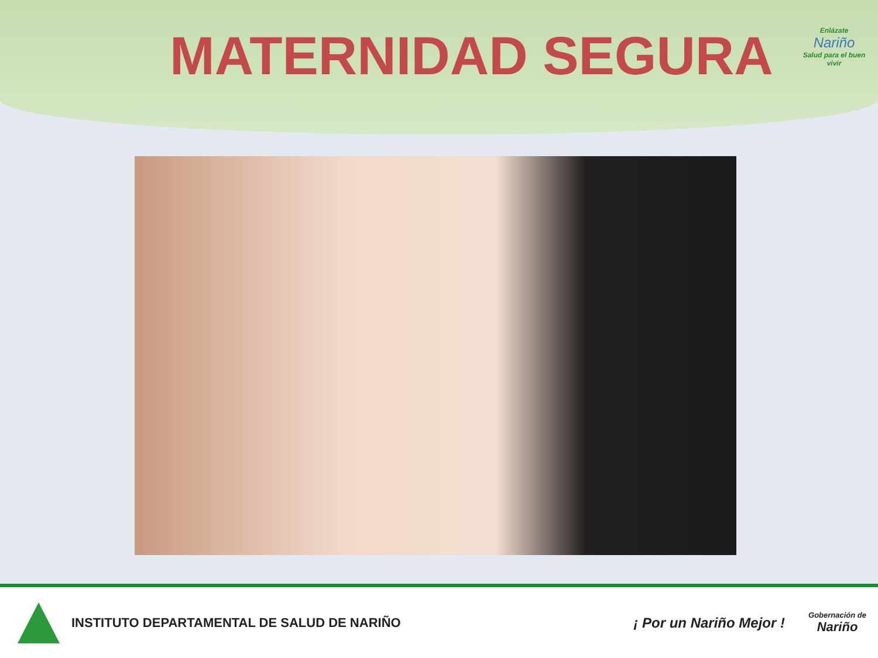MATERNIDAD SEGURA
Enlázate
Nariño
Salud para el buen vivir
INSTITUTO DEPARTAMENTAL DE SALUD DE NARIÑO
¡ Por un Nariño Mejor !
Gobernación de
Nariño